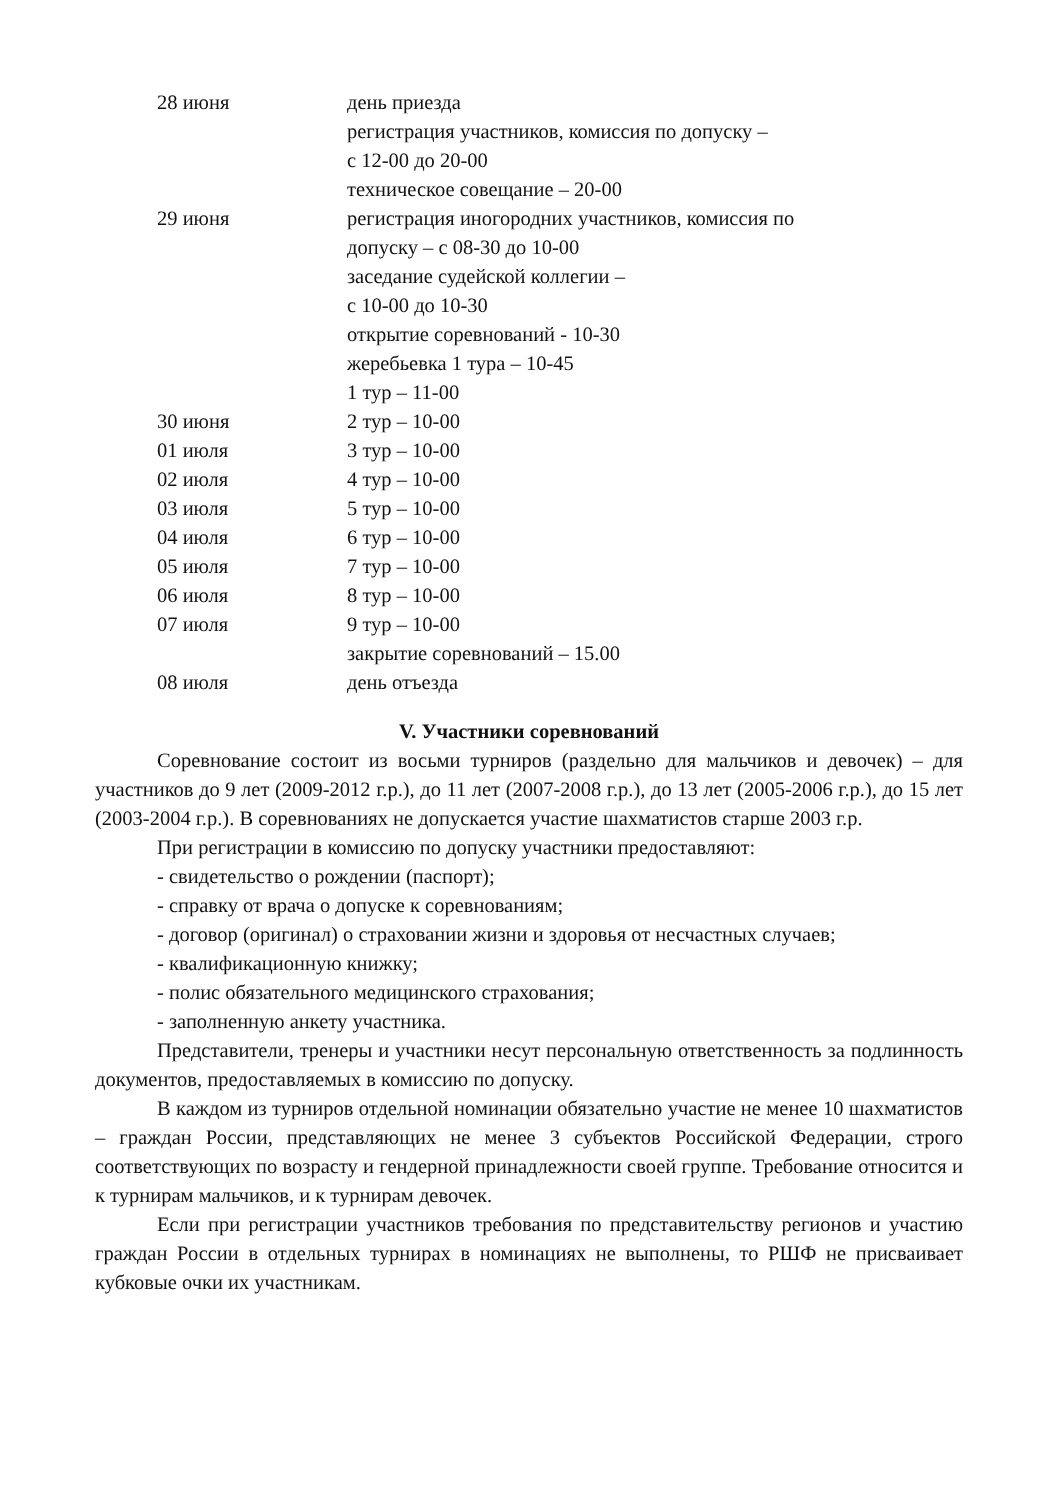| 28 июня | день приезда регистрация участников, комиссия по допуску – с 12-00 до 20-00 техническое совещание – 20-00 |
| 29 июня | регистрация иногородних участников, комиссия по допуску – с 08-30 до 10-00 заседание судейской коллегии – с 10-00 до 10-30 открытие соревнований - 10-30 жеребьевка 1 тура – 10-45 1 тур – 11-00 |
| 30 июня | 2 тур – 10-00 |
| 01 июля | 3 тур – 10-00 |
| 02 июля | 4 тур – 10-00 |
| 03 июля | 5 тур – 10-00 |
| 04 июля | 6 тур – 10-00 |
| 05 июля | 7 тур – 10-00 |
| 06 июля | 8 тур – 10-00 |
| 07 июля | 9 тур – 10-00 закрытие соревнований – 15.00 |
| 08 июля | день отъезда |
V. Участники соревнований
Соревнование состоит из восьми турниров (раздельно для мальчиков и девочек) – для участников до 9 лет (2009-2012 г.р.), до 11 лет (2007-2008 г.р.), до 13 лет (2005-2006 г.р.), до 15 лет (2003-2004 г.р.). В соревнованиях не допускается участие шахматистов старше 2003 г.р.
При регистрации в комиссию по допуску участники предоставляют:
- свидетельство о рождении (паспорт);
- справку от врача о допуске к соревнованиям;
- договор (оригинал) о страховании жизни и здоровья от несчастных случаев;
- квалификационную книжку;
- полис обязательного медицинского страхования;
- заполненную анкету участника.
Представители, тренеры и участники несут персональную ответственность за подлинность документов, предоставляемых в комиссию по допуску.
В каждом из турниров отдельной номинации обязательно участие не менее 10 шахматистов – граждан России, представляющих не менее 3 субъектов Российской Федерации, строго соответствующих по возрасту и гендерной принадлежности своей группе. Требование относится и к турнирам мальчиков, и к турнирам девочек.
Если при регистрации участников требования по представительству регионов и участию граждан России в отдельных турнирах в номинациях не выполнены, то РШФ не присваивает кубковые очки их участникам.